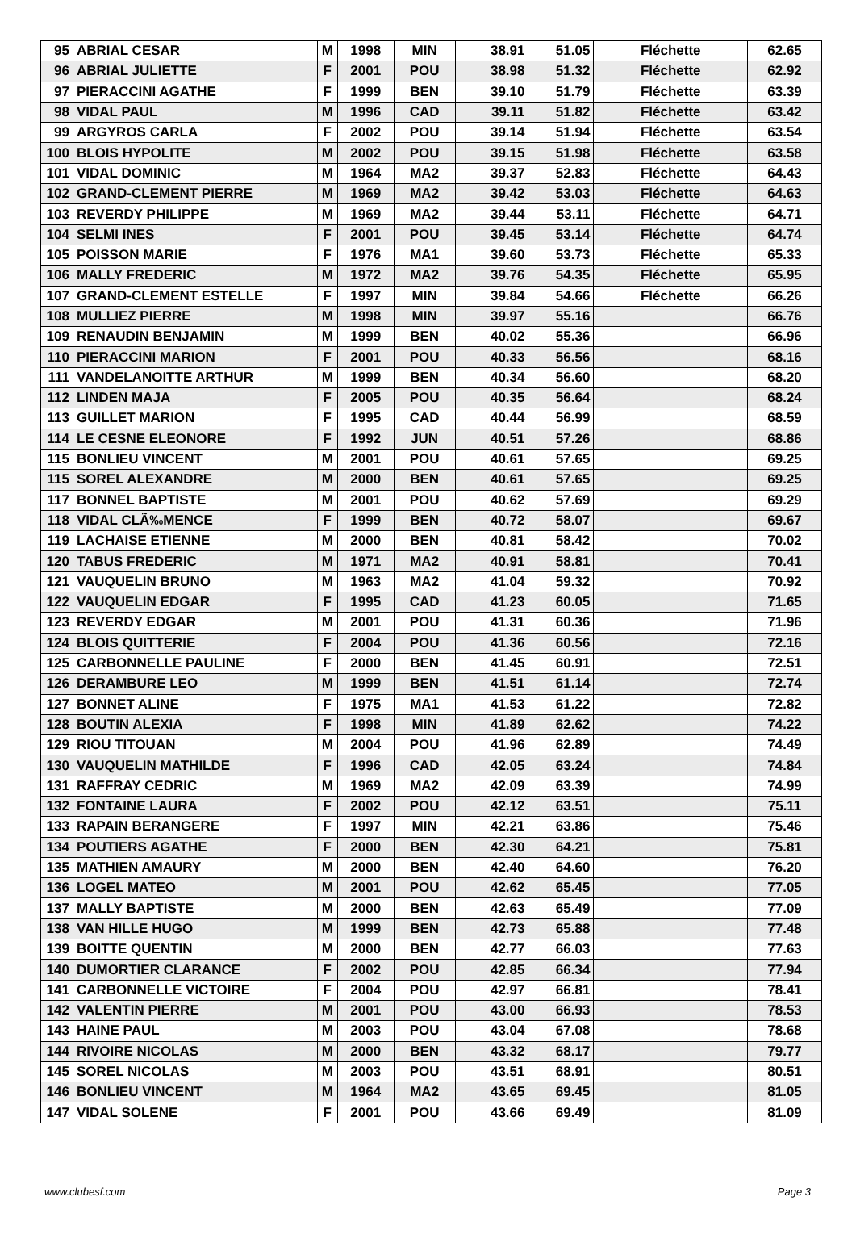| 95 | ABRIAL CESAR | M | 1998 | MIN | 38.91 | 51.05 | Fléchette | 62.65 |
| 96 | ABRIAL JULIETTE | F | 2001 | POU | 38.98 | 51.32 | Fléchette | 62.92 |
| 97 | PIERACCINI AGATHE | F | 1999 | BEN | 39.10 | 51.79 | Fléchette | 63.39 |
| 98 | VIDAL PAUL | M | 1996 | CAD | 39.11 | 51.82 | Fléchette | 63.42 |
| 99 | ARGYROS CARLA | F | 2002 | POU | 39.14 | 51.94 | Fléchette | 63.54 |
| 100 | BLOIS HYPOLITE | M | 2002 | POU | 39.15 | 51.98 | Fléchette | 63.58 |
| 101 | VIDAL DOMINIC | M | 1964 | MA2 | 39.37 | 52.83 | Fléchette | 64.43 |
| 102 | GRAND-CLEMENT PIERRE | M | 1969 | MA2 | 39.42 | 53.03 | Fléchette | 64.63 |
| 103 | REVERDY PHILIPPE | M | 1969 | MA2 | 39.44 | 53.11 | Fléchette | 64.71 |
| 104 | SELMI INES | F | 2001 | POU | 39.45 | 53.14 | Fléchette | 64.74 |
| 105 | POISSON MARIE | F | 1976 | MA1 | 39.60 | 53.73 | Fléchette | 65.33 |
| 106 | MALLY FREDERIC | M | 1972 | MA2 | 39.76 | 54.35 | Fléchette | 65.95 |
| 107 | GRAND-CLEMENT ESTELLE | F | 1997 | MIN | 39.84 | 54.66 | Fléchette | 66.26 |
| 108 | MULLIEZ PIERRE | M | 1998 | MIN | 39.97 | 55.16 | | 66.76 |
| 109 | RENAUDIN BENJAMIN | M | 1999 | BEN | 40.02 | 55.36 | | 66.96 |
| 110 | PIERACCINI MARION | F | 2001 | POU | 40.33 | 56.56 | | 68.16 |
| 111 | VANDELANOITTE ARTHUR | M | 1999 | BEN | 40.34 | 56.60 | | 68.20 |
| 112 | LINDEN MAJA | F | 2005 | POU | 40.35 | 56.64 | | 68.24 |
| 113 | GUILLET MARION | F | 1995 | CAD | 40.44 | 56.99 | | 68.59 |
| 114 | LE CESNE ELEONORE | F | 1992 | JUN | 40.51 | 57.26 | | 68.86 |
| 115 | BONLIEU VINCENT | M | 2001 | POU | 40.61 | 57.65 | | 69.25 |
| 115 | SOREL ALEXANDRE | M | 2000 | BEN | 40.61 | 57.65 | | 69.25 |
| 117 | BONNEL BAPTISTE | M | 2001 | POU | 40.62 | 57.69 | | 69.29 |
| 118 | VIDAL CLÃ‰MENCE | F | 1999 | BEN | 40.72 | 58.07 | | 69.67 |
| 119 | LACHAISE ETIENNE | M | 2000 | BEN | 40.81 | 58.42 | | 70.02 |
| 120 | TABUS FREDERIC | M | 1971 | MA2 | 40.91 | 58.81 | | 70.41 |
| 121 | VAUQUELIN BRUNO | M | 1963 | MA2 | 41.04 | 59.32 | | 70.92 |
| 122 | VAUQUELIN EDGAR | F | 1995 | CAD | 41.23 | 60.05 | | 71.65 |
| 123 | REVERDY EDGAR | M | 2001 | POU | 41.31 | 60.36 | | 71.96 |
| 124 | BLOIS QUITTERIE | F | 2004 | POU | 41.36 | 60.56 | | 72.16 |
| 125 | CARBONNELLE PAULINE | F | 2000 | BEN | 41.45 | 60.91 | | 72.51 |
| 126 | DERAMBURE LEO | M | 1999 | BEN | 41.51 | 61.14 | | 72.74 |
| 127 | BONNET ALINE | F | 1975 | MA1 | 41.53 | 61.22 | | 72.82 |
| 128 | BOUTIN ALEXIA | F | 1998 | MIN | 41.89 | 62.62 | | 74.22 |
| 129 | RIOU TITOUAN | M | 2004 | POU | 41.96 | 62.89 | | 74.49 |
| 130 | VAUQUELIN MATHILDE | F | 1996 | CAD | 42.05 | 63.24 | | 74.84 |
| 131 | RAFFRAY CEDRIC | M | 1969 | MA2 | 42.09 | 63.39 | | 74.99 |
| 132 | FONTAINE LAURA | F | 2002 | POU | 42.12 | 63.51 | | 75.11 |
| 133 | RAPAIN BERANGERE | F | 1997 | MIN | 42.21 | 63.86 | | 75.46 |
| 134 | POUTIERS AGATHE | F | 2000 | BEN | 42.30 | 64.21 | | 75.81 |
| 135 | MATHIEN AMAURY | M | 2000 | BEN | 42.40 | 64.60 | | 76.20 |
| 136 | LOGEL MATEO | M | 2001 | POU | 42.62 | 65.45 | | 77.05 |
| 137 | MALLY BAPTISTE | M | 2000 | BEN | 42.63 | 65.49 | | 77.09 |
| 138 | VAN HILLE HUGO | M | 1999 | BEN | 42.73 | 65.88 | | 77.48 |
| 139 | BOITTE QUENTIN | M | 2000 | BEN | 42.77 | 66.03 | | 77.63 |
| 140 | DUMORTIER CLARANCE | F | 2002 | POU | 42.85 | 66.34 | | 77.94 |
| 141 | CARBONNELLE VICTOIRE | F | 2004 | POU | 42.97 | 66.81 | | 78.41 |
| 142 | VALENTIN PIERRE | M | 2001 | POU | 43.00 | 66.93 | | 78.53 |
| 143 | HAINE PAUL | M | 2003 | POU | 43.04 | 67.08 | | 78.68 |
| 144 | RIVOIRE NICOLAS | M | 2000 | BEN | 43.32 | 68.17 | | 79.77 |
| 145 | SOREL NICOLAS | M | 2003 | POU | 43.51 | 68.91 | | 80.51 |
| 146 | BONLIEU VINCENT | M | 1964 | MA2 | 43.65 | 69.45 | | 81.05 |
| 147 | VIDAL SOLENE | F | 2001 | POU | 43.66 | 69.49 | | 81.09 |
www.clubesf.com Page 3